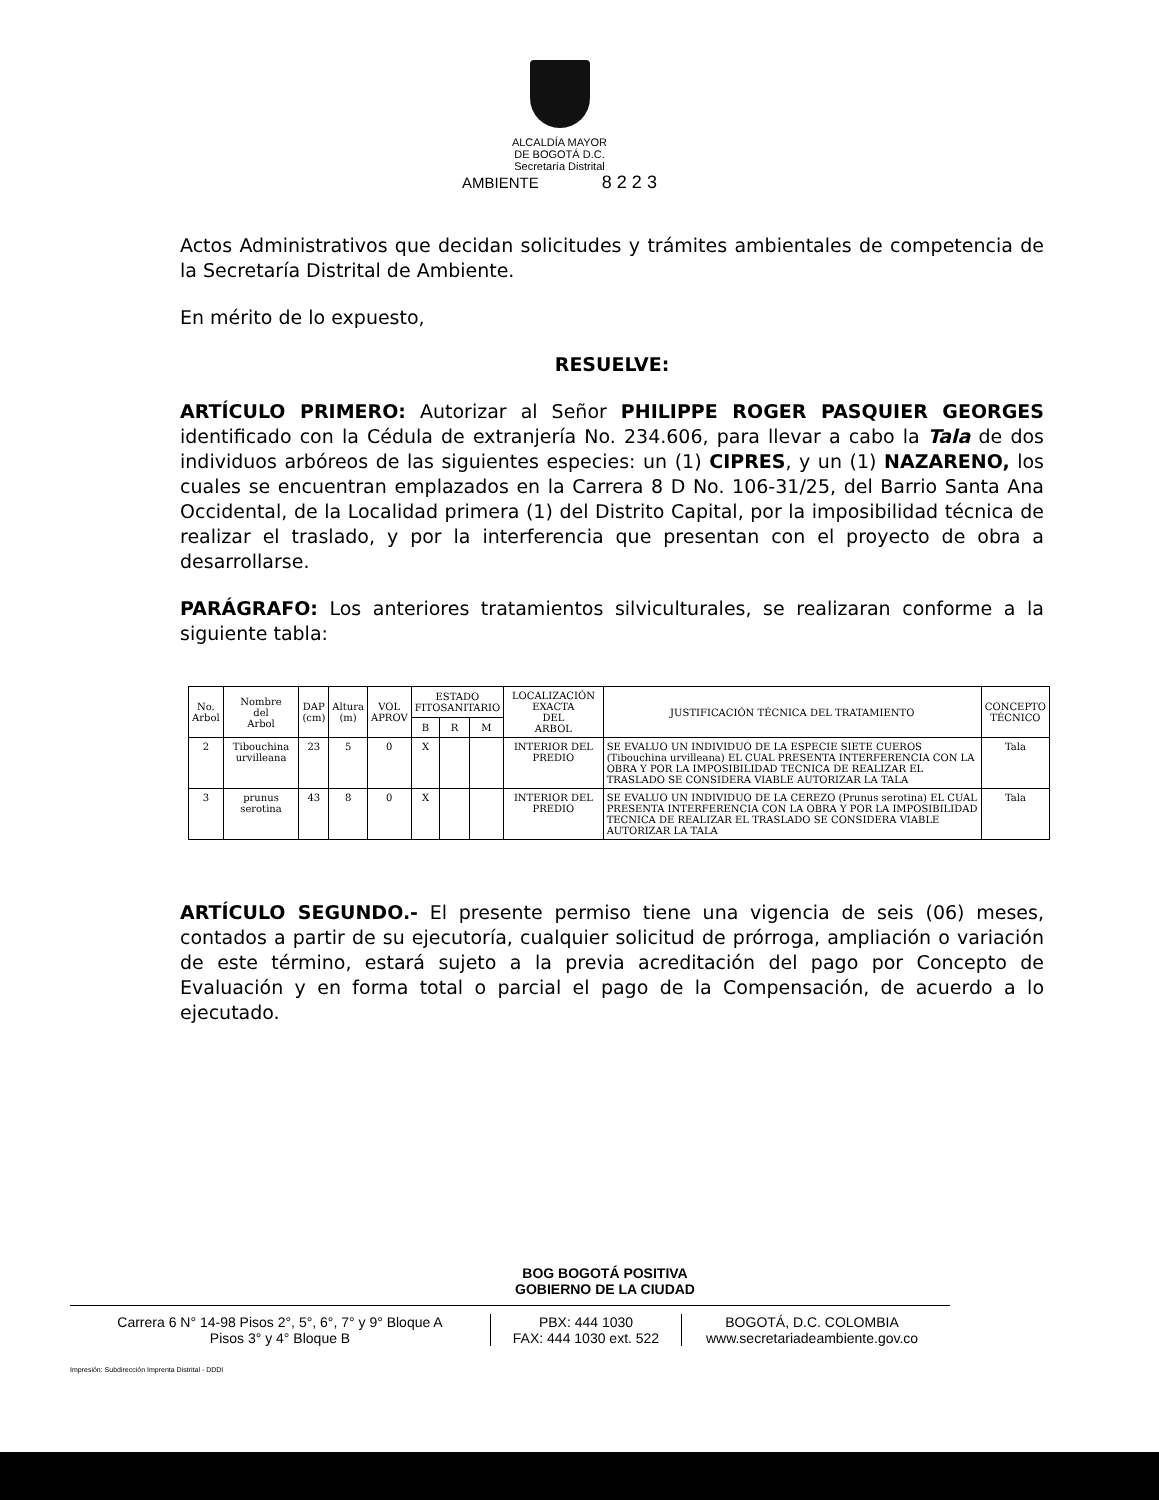ALCALDÍA MAYOR
DE BOGOTÁ D.C.
Secretaría Distrital
AMBIENTE 8 2 2 3
Actos Administrativos que decidan solicitudes y trámites ambientales de competencia de la Secretaría Distrital de Ambiente.
En mérito de lo expuesto,
RESUELVE:
ARTÍCULO PRIMERO: Autorizar al Señor PHILIPPE ROGER PASQUIER GEORGES identificado con la Cédula de extranjería No. 234.606, para llevar a cabo la Tala de dos individuos arbóreos de las siguientes especies: un (1) CIPRES, y un (1) NAZARENO, los cuales se encuentran emplazados en la Carrera 8 D No. 106-31/25, del Barrio Santa Ana Occidental, de la Localidad primera (1) del Distrito Capital, por la imposibilidad técnica de realizar el traslado, y por la interferencia que presentan con el proyecto de obra a desarrollarse.
PARÁGRAFO: Los anteriores tratamientos silviculturales, se realizaran conforme a la siguiente tabla:
| No. Arbol | Nombre del Arbol | DAP (cm) | Altura (m) | VOL APROV | ESTADO FITOSANITARIO | | | LOCALIZACIÓN EXACTA DEL ARBOL | JUSTIFICACIÓN TÉCNICA DEL TRATAMIENTO | CONCEPTO TÉCNICO |
| --- | --- | --- | --- | --- | --- | --- | --- | --- | --- | --- |
| | | | | | B | R | M | | | |
| 2 | Tibouchina urvilleana | 23 | 5 | 0 | X | | | INTERIOR DEL PREDIO | SE EVALUO UN INDIVIDUO DE LA ESPECIE SIETE CUEROS (Tibouchina urvilleana) EL CUAL PRESENTA INTERFERENCIA CON LA OBRA Y POR LA IMPOSIBILIDAD TECNICA DE REALIZAR EL TRASLADO SE CONSIDERA VIABLE AUTORIZAR LA TALA | Tala |
| 3 | prunus serotina | 43 | 8 | 0 | X | | | INTERIOR DEL PREDIO | SE EVALUO UN INDIVIDUO DE LA CEREZO (Prunus serotina) EL CUAL PRESENTA INTERFERENCIA CON LA OBRA Y POR LA IMPOSIBILIDAD TECNICA DE REALIZAR EL TRASLADO SE CONSIDERA VIABLE AUTORIZAR LA TALA | Tala |
ARTÍCULO SEGUNDO.- El presente permiso tiene una vigencia de seis (06) meses, contados a partir de su ejecutoría, cualquier solicitud de prórroga, ampliación o variación de este término, estará sujeto a la previa acreditación del pago por Concepto de Evaluación y en forma total o parcial el pago de la Compensación, de acuerdo a lo ejecutado.
BOG BOGOTÁ POSITIVA
GOBIERNO DE LA CIUDAD
Carrera 6 N° 14-98 Pisos 2°, 5°, 6°, 7° y 9° Bloque A
Pisos 3° y 4° Bloque B
PBX: 444 1030
FAX: 444 1030 ext. 522
BOGOTÁ, D.C. COLOMBIA
www.secretariadeambiente.gov.co
Impresión: Subdirección Imprenta Distrital - DDDI